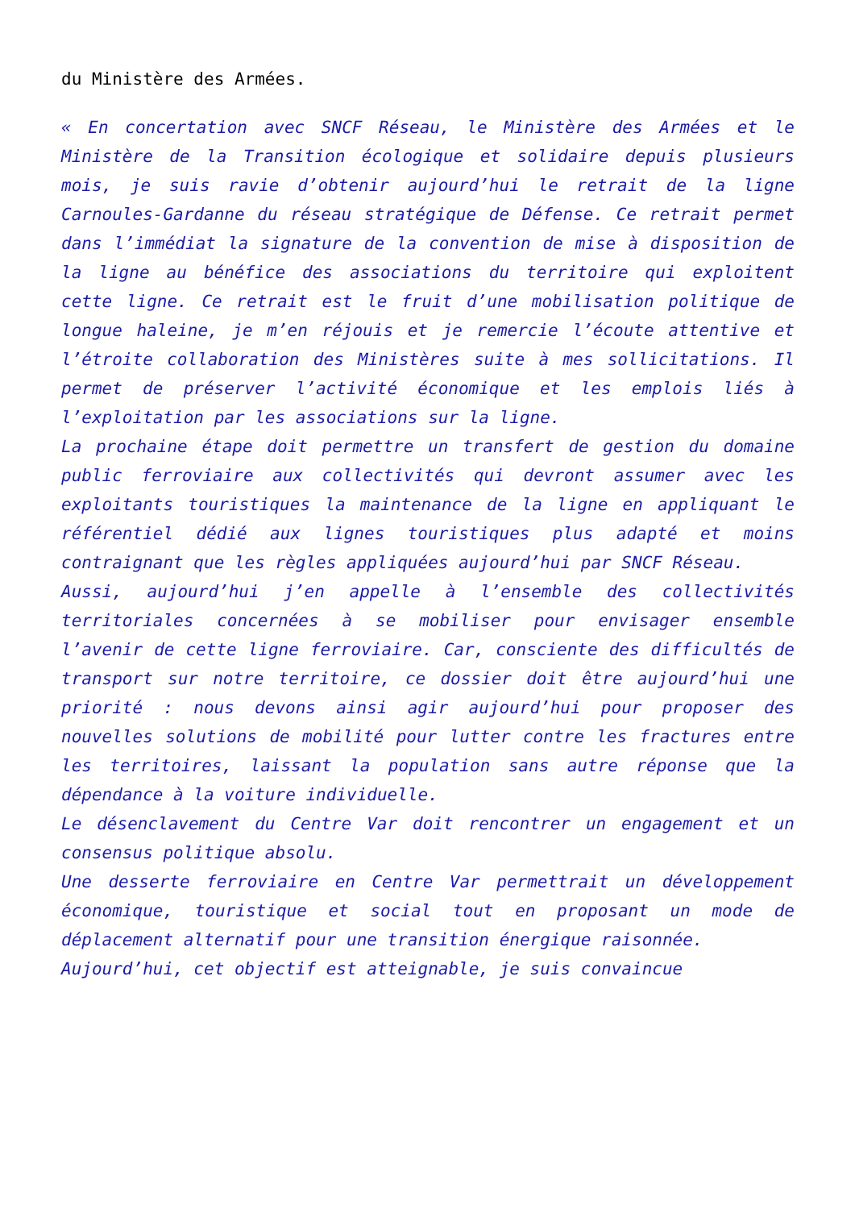du Ministère des Armées.
« En concertation avec SNCF Réseau, le Ministère des Armées et le Ministère de la Transition écologique et solidaire depuis plusieurs mois, je suis ravie d’obtenir aujourd’hui le retrait de la ligne Carnoules-Gardanne du réseau stratégique de Défense. Ce retrait permet dans l’immédiat la signature de la convention de mise à disposition de la ligne au bénéfice des associations du territoire qui exploitent cette ligne. Ce retrait est le fruit d’une mobilisation politique de longue haleine, je m’en réjouis et je remercie l’écoute attentive et l’étroite collaboration des Ministères suite à mes sollicitations. Il permet de préserver l’activité économique et les emplois liés à l’exploitation par les associations sur la ligne.
La prochaine étape doit permettre un transfert de gestion du domaine public ferroviaire aux collectivités qui devront assumer avec les exploitants touristiques la maintenance de la ligne en appliquant le référentiel dédié aux lignes touristiques plus adapté et moins contraignant que les règles appliquées aujourd’hui par SNCF Réseau.
Aussi, aujourd’hui j’en appelle à l’ensemble des collectivités territoriales concernées à se mobiliser pour envisager ensemble l’avenir de cette ligne ferroviaire. Car, consciente des difficultés de transport sur notre territoire, ce dossier doit être aujourd’hui une priorité : nous devons ainsi agir aujourd’hui pour proposer des nouvelles solutions de mobilité pour lutter contre les fractures entre les territoires, laissant la population sans autre réponse que la dépendance à la voiture individuelle.
Le désenclavement du Centre Var doit rencontrer un engagement et un consensus politique absolu.
Une desserte ferroviaire en Centre Var permettrait un développement économique, touristique et social tout en proposant un mode de déplacement alternatif pour une transition énergique raisonnée.
Aujourd’hui, cet objectif est atteignable, je suis convaincue